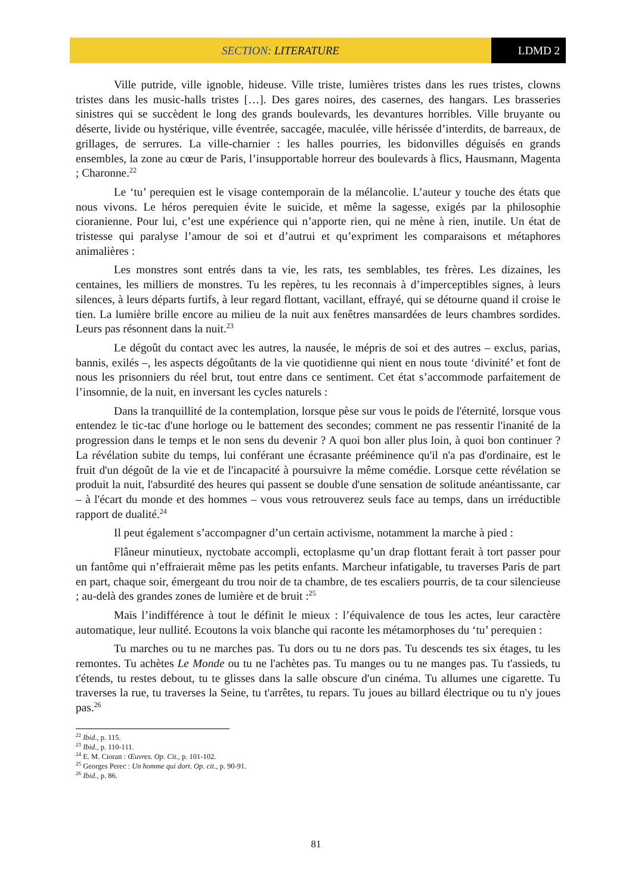SECTION: LITERATURE LDMD 2
Ville putride, ville ignoble, hideuse. Ville triste, lumières tristes dans les rues tristes, clowns tristes dans les music-halls tristes […]. Des gares noires, des casernes, des hangars. Les brasseries sinistres qui se succèdent le long des grands boulevards, les devantures horribles. Ville bruyante ou déserte, livide ou hystérique, ville éventrée, saccagée, maculée, ville hérissée d’interdits, de barreaux, de grillages, de serrures. La ville-charnier : les halles pourries, les bidonvilles déguisés en grands ensembles, la zone au cœur de Paris, l’insupportable horreur des boulevards à flics, Hausmann, Magenta ; Charonne.<sup>22</sup>
Le ‘tu’ perequien est le visage contemporain de la mélancolie. L’auteur y touche des états que nous vivons. Le héros perequien évite le suicide, et même la sagesse, exigés par la philosophie cioranienne. Pour lui, c’est une expérience qui n’apporte rien, qui ne mène à rien, inutile. Un état de tristesse qui paralyse l’amour de soi et d’autrui et qu’expriment les comparaisons et métaphores animalières :
Les monstres sont entrés dans ta vie, les rats, tes semblables, tes frères. Les dizaines, les centaines, les milliers de monstres. Tu les repères, tu les reconnais à d’imperceptibles signes, à leurs silences, à leurs départs furtifs, à leur regard flottant, vacillant, effrayé, qui se détourne quand il croise le tien. La lumière brille encore au milieu de la nuit aux fenêtres mansardées de leurs chambres sordides. Leurs pas résonnent dans la nuit.<sup>23</sup>
Le dégoût du contact avec les autres, la nausée, le mépris de soi et des autres – exclus, parias, bannis, exilés –, les aspects dégoûtants de la vie quotidienne qui nient en nous toute ‘divinité’ et font de nous les prisonniers du réel brut, tout entre dans ce sentiment. Cet état s’accommode parfaitement de l’insomnie, de la nuit, en inversant les cycles naturels :
Dans la tranquillité de la contemplation, lorsque pèse sur vous le poids de l'éternité, lorsque vous entendez le tic-tac d'une horloge ou le battement des secondes; comment ne pas ressentir l'inanité de la progression dans le temps et le non sens du devenir ? A quoi bon aller plus loin, à quoi bon continuer ? La révélation subite du temps, lui conférant une écrasante prééminence qu'il n'a pas d'ordinaire, est le fruit d'un dégoût de la vie et de l'incapacité à poursuivre la même comédie. Lorsque cette révélation se produit la nuit, l'absurdité des heures qui passent se double d'une sensation de solitude anéantissante, car – à l'écart du monde et des hommes – vous vous retrouverez seuls face au temps, dans un irréductible rapport de dualité.<sup>24</sup>
Il peut également s’accompagner d’un certain activisme, notamment la marche à pied :
Flâneur minutieux, nyctobate accompli, ectoplasme qu’un drap flottant ferait à tort passer pour un fantôme qui n’effraierait même pas les petits enfants. Marcheur infatigable, tu traverses Paris de part en part, chaque soir, émergeant du trou noir de ta chambre, de tes escaliers pourris, de ta cour silencieuse ; au-delà des grandes zones de lumière et de bruit :<sup>25</sup>
Mais l’indifférence à tout le définit le mieux : l’équivalence de tous les actes, leur caractère automatique, leur nullité. Ecoutons la voix blanche qui raconte les métamorphoses du ‘tu’ perequien :
Tu marches ou tu ne marches pas. Tu dors ou tu ne dors pas. Tu descends tes six étages, tu les remontes. Tu achètes Le Monde ou tu ne l'achètes pas. Tu manges ou tu ne manges pas. Tu t'assieds, tu t'étends, tu restes debout, tu te glisses dans la salle obscure d'un cinéma. Tu allumes une cigarette. Tu traverses la rue, tu traverses la Seine, tu t'arrêtes, tu repars. Tu joues au billard électrique ou tu n'y joues pas.<sup>26</sup>
<sup>22</sup> Ibid., p. 115.
<sup>23</sup> Ibid., p. 110-111.
<sup>24</sup> E. M. Cioran : Œuvres. Op. Cit., p. 101-102.
<sup>25</sup> Georges Perec : Un homme qui dort. Op. cit., p. 90-91.
<sup>26</sup> Ibid., p. 86.
81